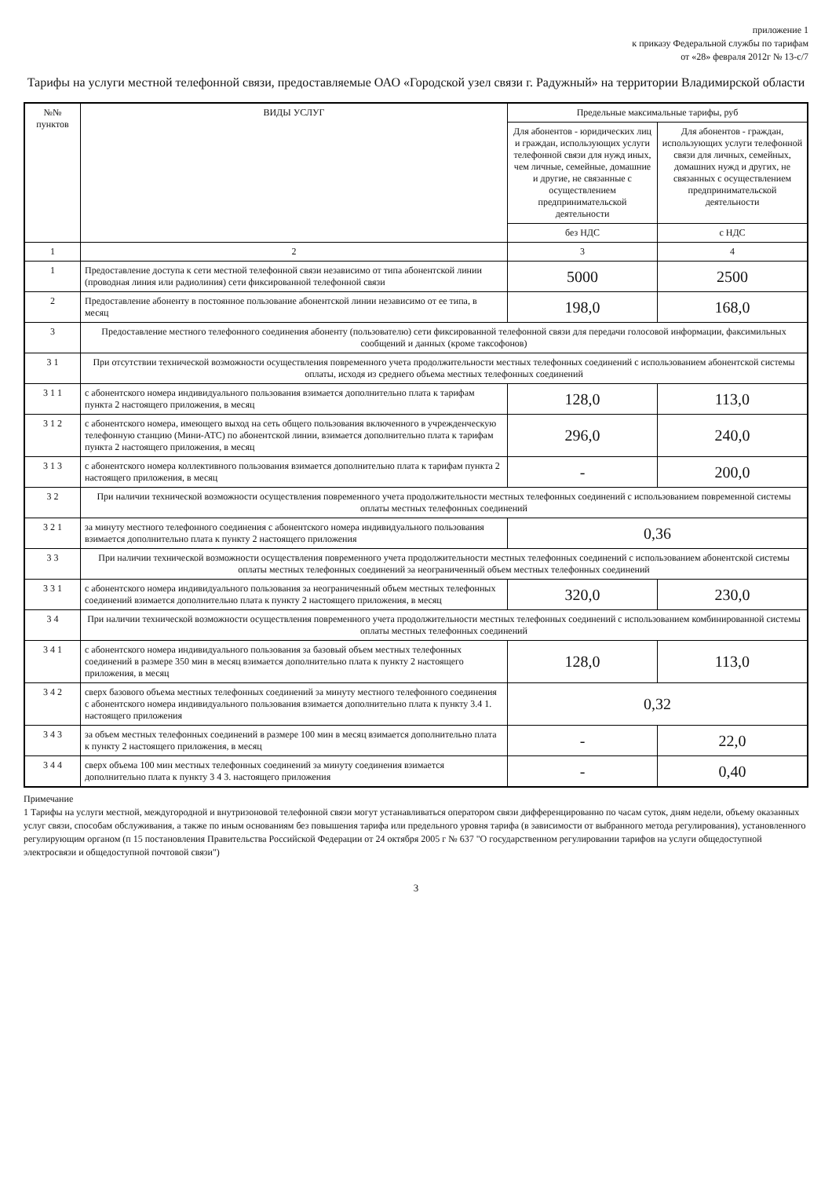приложение 1
к приказу Федеральной службы по тарифам
от «28» февраля 2012г № 13-с/7
Тарифы на услуги местной телефонной связи, предоставляемые ОАО «Городской узел связи г. Радужный» на территории Владимирской области
| №№ пунктов | ВИДЫ УСЛУГ | Предельные максимальные тарифы, руб | |
| --- | --- | --- | --- |
| | | Для абонентов - юридических лиц и граждан, использующих услуги телефонной связи для нужд иных, чем личные, семейные, домашние и другие, не связанные с осуществлением предпринимательской деятельности | Для абонентов - граждан, использующих услуги телефонной связи для личных, семейных, домашних нужд и других, не связанных с осуществлением предпринимательской деятельности |
| | | без НДС | с НДС |
| 1 | 2 | 3 | 4 |
| 1 | Предоставление доступа к сети местной телефонной связи независимо от типа абонентской линии (проводная линия или радиолиния) сети фиксированной телефонной связи | 5000 | 2500 |
| 2 | Предоставление абоненту в постоянное пользование абонентской линии независимо от ее типа, в месяц | 198,0 | 168,0 |
| 3 | Предоставление местного телефонного соединения абоненту (пользователю) сети фиксированной телефонной связи для передачи голосовой информации, факсимильных сообщений и данных (кроме таксофонов) | | |
| 3 1 | При отсутствии технической возможности осуществления повременного учета продолжительности местных телефонных соединений с использованием абонентской системы оплаты, исходя из среднего объема местных телефонных соединений | | |
| 3 1 1 | с абонентского номера индивидуального пользования взимается дополнительно плата к тарифам пункта 2 настоящего приложения, в месяц | 128,0 | 113,0 |
| 3 1 2 | с абонентского номера, имеющего выход на сеть общего пользования включенного в учрежденческую телефонную станцию (Мини-АТС) по абонентской линии, взимается дополнительно плата к тарифам пункта 2 настоящего приложения, в месяц | 296,0 | 240,0 |
| 3 1 3 | с абонентского номера коллективного пользования взимается дополнительно плата к тарифам пункта 2 настоящего приложения, в месяц | - | 200,0 |
| 3 2 | При наличии технической возможности осуществления повременного учета продолжительности местных телефонных соединений с использованием повременной системы оплаты местных телефонных соединений | | |
| 3 2 1 | за минуту местного телефонного соединения с абонентского номера индивидуального пользования взимается дополнительно плата к пункту 2 настоящего приложения | 0,36 | |
| 3 3 | При наличии технической возможности осуществления повременного учета продолжительности местных телефонных соединений с использованием абонентской системы оплаты местных телефонных соединений за неограниченный объем местных телефонных соединений | | |
| 3 3 1 | с абонентского номера индивидуального пользования за неограниченный объем местных телефонных соединений взимается дополнительно плата к пункту 2 настоящего приложения, в месяц | 320,0 | 230,0 |
| 3 4 | При наличии технической возможности осуществления повременного учета продолжительности местных телефонных соединений с использованием комбинированной системы оплаты местных телефонных соединений | | |
| 3 4 1 | с абонентского номера индивидуального пользования за базовый объем местных телефонных соединений в размере 350 мин в месяц взимается дополнительно плата к пункту 2 настоящего приложения, в месяц | 128,0 | 113,0 |
| 3 4 2 | сверх базового объема местных телефонных соединений за минуту местного телефонного соединения с абонентского номера индивидуального пользования взимается дополнительно плата к пункту 3.4 1. настоящего приложения | 0,32 | |
| 3 4 3 | за объем местных телефонных соединений в размере 100 мин в месяц взимается дополнительно плата к пункту 2 настоящего приложения, в месяц | - | 22,0 |
| 3 4 4 | сверх объема 100 мин местных телефонных соединений за минуту соединения взимается дополнительно плата к пункту 3 4 3. настоящего приложения | - | 0,40 |
Примечание
1 Тарифы на услуги местной, междугородной и внутризоновой телефонной связи могут устанавливаться оператором связи дифференцированно по часам суток, дням недели, объему оказанных услуг связи, способам обслуживания, а также по иным основаниям без повышения тарифа или предельного уровня тарифа (в зависимости от выбранного метода регулирования), установленного регулирующим органом (п 15 постановления Правительства Российской Федерации от 24 октября 2005 г № 637 "О государственном регулировании тарифов на услуги общедоступной электросвязи и общедоступной почтовой связи")
3